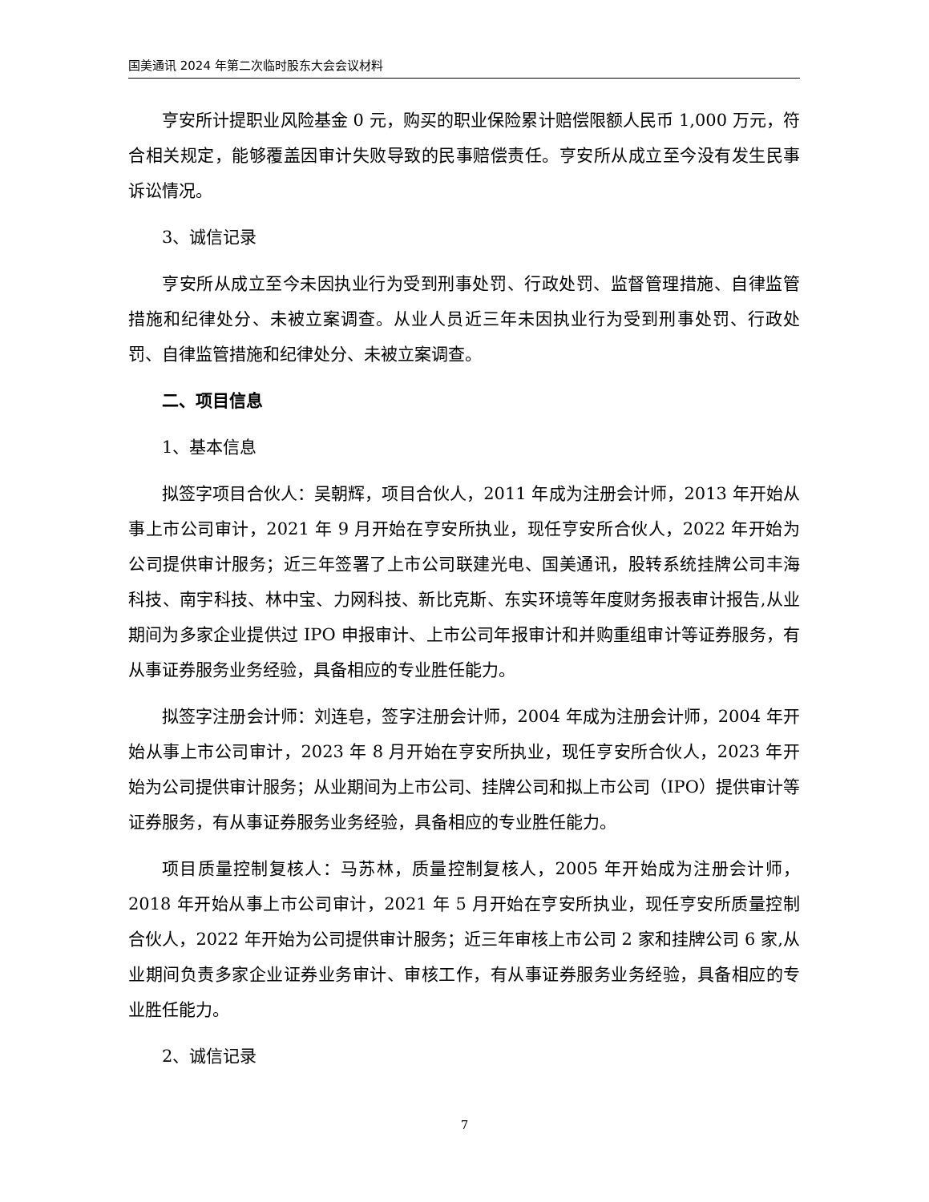国美通讯 2024 年第二次临时股东大会会议材料
亨安所计提职业风险基金 0 元，购买的职业保险累计赔偿限额人民币 1,000 万元，符合相关规定，能够覆盖因审计失败导致的民事赔偿责任。亨安所从成立至今没有发生民事诉讼情况。
3、诚信记录
亨安所从成立至今未因执业行为受到刑事处罚、行政处罚、监督管理措施、自律监管措施和纪律处分、未被立案调查。从业人员近三年未因执业行为受到刑事处罚、行政处罚、自律监管措施和纪律处分、未被立案调查。
二、项目信息
1、基本信息
拟签字项目合伙人：吴朝辉，项目合伙人，2011 年成为注册会计师，2013 年开始从事上市公司审计，2021 年 9 月开始在亨安所执业，现任亨安所合伙人，2022 年开始为公司提供审计服务；近三年签署了上市公司联建光电、国美通讯，股转系统挂牌公司丰海科技、南宇科技、林中宝、力网科技、新比克斯、东实环境等年度财务报表审计报告,从业期间为多家企业提供过 IPO 申报审计、上市公司年报审计和并购重组审计等证券服务，有从事证券服务业务经验，具备相应的专业胜任能力。
拟签字注册会计师：刘连皂，签字注册会计师，2004 年成为注册会计师，2004 年开始从事上市公司审计，2023 年 8 月开始在亨安所执业，现任亨安所合伙人，2023 年开始为公司提供审计服务；从业期间为上市公司、挂牌公司和拟上市公司（IPO）提供审计等证券服务，有从事证券服务业务经验，具备相应的专业胜任能力。
项目质量控制复核人：马苏林，质量控制复核人，2005 年开始成为注册会计师，2018 年开始从事上市公司审计，2021 年 5 月开始在亨安所执业，现任亨安所质量控制合伙人，2022 年开始为公司提供审计服务；近三年审核上市公司 2 家和挂牌公司 6 家,从业期间负责多家企业证券业务审计、审核工作，有从事证券服务业务经验，具备相应的专业胜任能力。
2、诚信记录
7